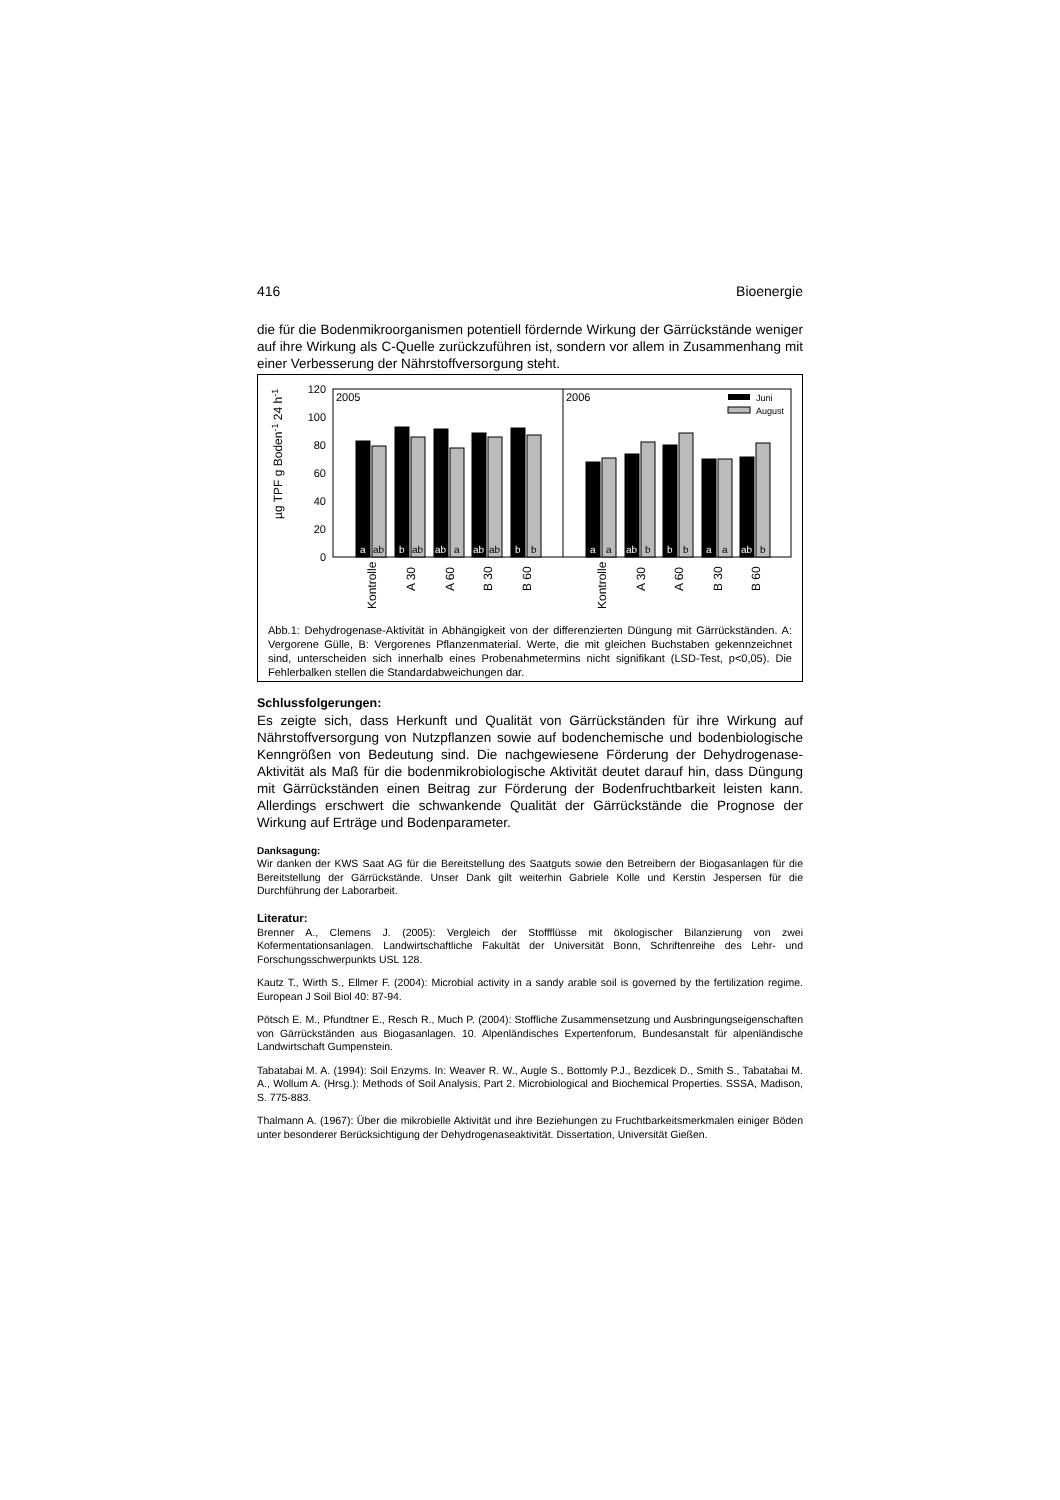416 Bioenergie
die für die Bodenmikroorganismen potentiell fördernde Wirkung der Gärrückstände weniger auf ihre Wirkung als C-Quelle zurückzuführen ist, sondern vor allem in Zusammenhang mit einer Verbesserung der Nährstoffversorgung steht.
µg TPF g Boden-1 24 h-1
120
100
80
60
40
20
0
2005
2006
Juni
August
a
ab
b
ab
ab
a
ab
ab
b
b
a
a
ab
b
b
b
a
a
ab
b
Kontrolle
A 30
A 60
B 30
B 60
Kontrolle
A 30
A 60
B 30
B 60
Abb.1: Dehydrogenase-Aktivität in Abhängigkeit von der differenzierten Düngung mit Gärrückständen. A: Vergorene Gülle, B: Vergorenes Pflanzenmaterial. Werte, die mit gleichen Buchstaben gekennzeichnet sind, unterscheiden sich innerhalb eines Probenahmetermins nicht signifikant (LSD-Test, p<0,05). Die Fehlerbalken stellen die Standardabweichungen dar.
Schlussfolgerungen:
Es zeigte sich, dass Herkunft und Qualität von Gärrückständen für ihre Wirkung auf Nährstoffversorgung von Nutzpflanzen sowie auf bodenchemische und bodenbiologische Kenngrößen von Bedeutung sind. Die nachgewiesene Förderung der Dehydrogenase-Aktivität als Maß für die bodenmikrobiologische Aktivität deutet darauf hin, dass Düngung mit Gärrückständen einen Beitrag zur Förderung der Bodenfruchtbarkeit leisten kann. Allerdings erschwert die schwankende Qualität der Gärrückstände die Prognose der Wirkung auf Erträge und Bodenparameter.
Danksagung:
Wir danken der KWS Saat AG für die Bereitstellung des Saatguts sowie den Betreibern der Biogasanlagen für die Bereitstellung der Gärrückstände. Unser Dank gilt weiterhin Gabriele Kolle und Kerstin Jespersen für die Durchführung der Laborarbeit.
Literatur:
Brenner A., Clemens J. (2005): Vergleich der Stoffflüsse mit ökologischer Bilanzierung von zwei Kofermentationsanlagen. Landwirtschaftliche Fakultät der Universität Bonn, Schriftenreihe des Lehr- und Forschungsschwerpunkts USL 128.
Kautz T., Wirth S., Ellmer F. (2004): Microbial activity in a sandy arable soil is governed by the fertilization regime. European J Soil Biol 40: 87-94.
Pötsch E. M., Pfundtner E., Resch R., Much P. (2004): Stoffliche Zusammensetzung und Ausbringungseigenschaften von Gärrückständen aus Biogasanlagen. 10. Alpenländisches Expertenforum, Bundesanstalt für alpenländische Landwirtschaft Gumpenstein.
Tabatabai M. A. (1994): Soil Enzyms. In: Weaver R. W., Augle S., Bottomly P.J., Bezdicek D., Smith S., Tabatabai M. A., Wollum A. (Hrsg.): Methods of Soil Analysis, Part 2. Microbiological and Biochemical Properties. SSSA, Madison, S. 775-883.
Thalmann A. (1967): Über die mikrobielle Aktivität und ihre Beziehungen zu Fruchtbarkeitsmerkmalen einiger Böden unter besonderer Berücksichtigung der Dehydrogenaseaktivität. Dissertation, Universität Gießen.